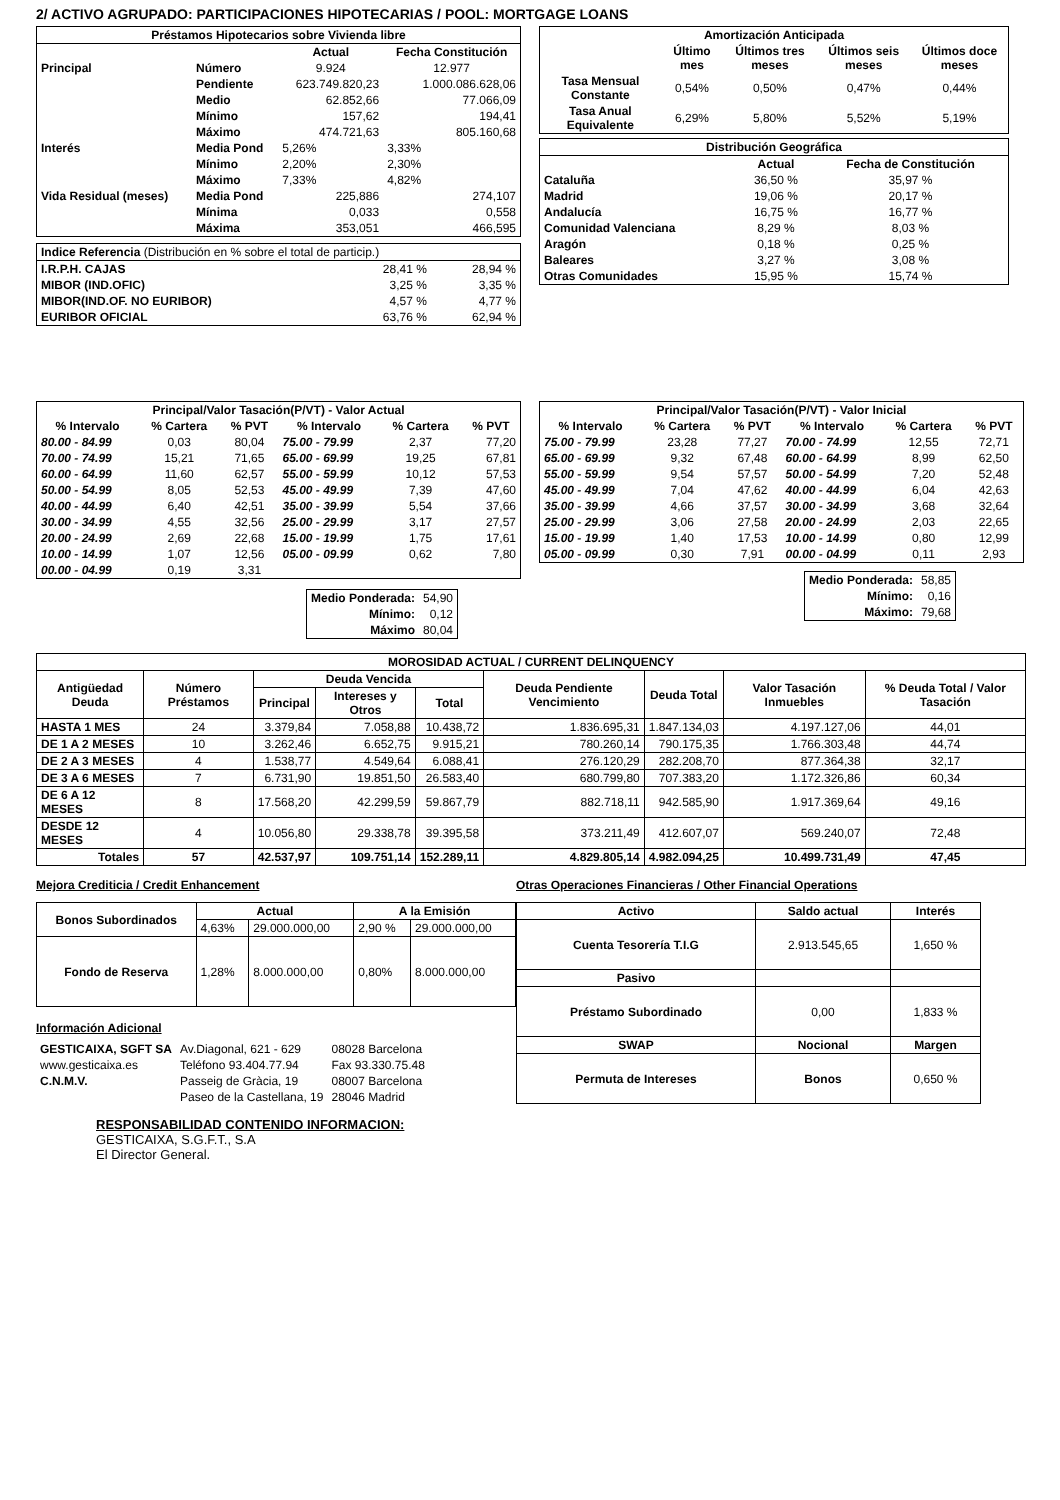2/ ACTIVO AGRUPADO: PARTICIPACIONES HIPOTECARIAS / POOL: MORTGAGE LOANS
| Préstamos Hipotecarios sobre Vivienda libre | | | |
| --- | --- | --- | --- |
| | | Actual | Fecha Constitución |
| Principal | Número | 9.924 | 12.977 |
| | Pendiente | 623.749.820,23 | 1.000.086.628,06 |
| | Medio | 62.852,66 | 77.066,09 |
| | Mínimo | 157,62 | 194,41 |
| | Máximo | 474.721,63 | 805.160,68 |
| Interés | Media Pond | 5,26% | 3,33% |
| | Mínimo | 2,20% | 2,30% |
| | Máximo | 7,33% | 4,82% |
| Vida Residual (meses) | Media Pond | 225,886 | 274,107 |
| | Mínima | 0,033 | 0,558 |
| | Máxima | 353,051 | 466,595 |
| Indice Referencia (Distribución en % sobre el total de particip.) | | |
| I.R.P.H. CAJAS | 28,41 % | 28,94 % |
| MIBOR (IND.OFIC) | 3,25 % | 3,35 % |
| MIBOR(IND.OF. NO EURIBOR) | 4,57 % | 4,77 % |
| EURIBOR OFICIAL | 63,76 % | 62,94 % |
| Amortización Anticipada | | | | |
| --- | --- | --- | --- | --- |
| | Último mes | Últimos tres meses | Últimos seis meses | Últimos doce meses |
| Tasa Mensual Constante | 0,54% | 0,50% | 0,47% | 0,44% |
| Tasa Anual Equivalente | 6,29% | 5,80% | 5,52% | 5,19% |
| Distribución Geográfica | | |
| --- | --- | --- |
| | Actual | Fecha de Constitución |
| Cataluña | 36,50 % | 35,97 % |
| Madrid | 19,06 % | 20,17 % |
| Andalucía | 16,75 % | 16,77 % |
| Comunidad Valenciana | 8,29 % | 8,03 % |
| Aragón | 0,18 % | 0,25 % |
| Baleares | 3,27 % | 3,08 % |
| Otras Comunidades | 15,95 % | 15,74 % |
| Principal/Valor Tasación(P/VT) - Valor Actual | | | | | |
| --- | --- | --- | --- | --- | --- |
| % Intervalo | % Cartera | % PVT | % Intervalo | % Cartera | % PVT |
| 80.00 - 84.99 | 0,03 | 80,04 | 75.00 - 79.99 | 2,37 | 77,20 |
| 70.00 - 74.99 | 15,21 | 71,65 | 65.00 - 69.99 | 19,25 | 67,81 |
| 60.00 - 64.99 | 11,60 | 62,57 | 55.00 - 59.99 | 10,12 | 57,53 |
| 50.00 - 54.99 | 8,05 | 52,53 | 45.00 - 49.99 | 7,39 | 47,60 |
| 40.00 - 44.99 | 6,40 | 42,51 | 35.00 - 39.99 | 5,54 | 37,66 |
| 30.00 - 34.99 | 4,55 | 32,56 | 25.00 - 29.99 | 3,17 | 27,57 |
| 20.00 - 24.99 | 2,69 | 22,68 | 15.00 - 19.99 | 1,75 | 17,61 |
| 10.00 - 14.99 | 1,07 | 12,56 | 05.00 - 09.99 | 0,62 | 7,80 |
| 00.00 - 04.99 | 0,19 | 3,31 | | | |
| Medio Ponderada: | 54,90 |
| Mínimo: | 0,12 |
| Máximo | 80,04 |
| Principal/Valor Tasación(P/VT) - Valor Inicial | | | | | |
| --- | --- | --- | --- | --- | --- |
| % Intervalo | % Cartera | % PVT | % Intervalo | % Cartera | % PVT |
| 75.00 - 79.99 | 23,28 | 77,27 | 70.00 - 74.99 | 12,55 | 72,71 |
| 65.00 - 69.99 | 9,32 | 67,48 | 60.00 - 64.99 | 8,99 | 62,50 |
| 55.00 - 59.99 | 9,54 | 57,57 | 50.00 - 54.99 | 7,20 | 52,48 |
| 45.00 - 49.99 | 7,04 | 47,62 | 40.00 - 44.99 | 6,04 | 42,63 |
| 35.00 - 39.99 | 4,66 | 37,57 | 30.00 - 34.99 | 3,68 | 32,64 |
| 25.00 - 29.99 | 3,06 | 27,58 | 20.00 - 24.99 | 2,03 | 22,65 |
| 15.00 - 19.99 | 1,40 | 17,53 | 10.00 - 14.99 | 0,80 | 12,99 |
| 05.00 - 09.99 | 0,30 | 7,91 | 00.00 - 04.99 | 0,11 | 2,93 |
| Medio Ponderada: | 58,85 |
| Mínimo: | 0,16 |
| Máximo: | 79,68 |
| MOROSIDAD ACTUAL / CURRENT DELINQUENCY | | | | | | | | |
| --- | --- | --- | --- | --- | --- | --- | --- | --- |
| Antigüedad Deuda | Número Préstamos | Deuda Vencida | | | Deuda Pendiente Vencimiento | Deuda Total | Valor Tasación Inmuebles | % Deuda Total / Valor Tasación |
| | | Principal | Intereses y Otros | Total | | | | |
| HASTA 1 MES | 24 | 3.379,84 | 7.058,88 | 10.438,72 | 1.836.695,31 | 1.847.134,03 | 4.197.127,06 | 44,01 |
| DE 1 A 2 MESES | 10 | 3.262,46 | 6.652,75 | 9.915,21 | 780.260,14 | 790.175,35 | 1.766.303,48 | 44,74 |
| DE 2 A 3 MESES | 4 | 1.538,77 | 4.549,64 | 6.088,41 | 276.120,29 | 282.208,70 | 877.364,38 | 32,17 |
| DE 3 A 6 MESES | 7 | 6.731,90 | 19.851,50 | 26.583,40 | 680.799,80 | 707.383,20 | 1.172.326,86 | 60,34 |
| DE 6 A 12 MESES | 8 | 17.568,20 | 42.299,59 | 59.867,79 | 882.718,11 | 942.585,90 | 1.917.369,64 | 49,16 |
| DESDE 12 MESES | 4 | 10.056,80 | 29.338,78 | 39.395,58 | 373.211,49 | 412.607,07 | 569.240,07 | 72,48 |
| Totales | 57 | 42.537,97 | 109.751,14 | 152.289,11 | 4.829.805,14 | 4.982.094,25 | 10.499.731,49 | 47,45 |
Mejora Crediticia / Credit Enhancement Otras Operaciones Financieras / Other Financial Operations
| Bonos Subordinados | Actual | | A la Emisión | |
| --- | --- | --- | --- | --- |
| | 4,63% | 29.000.000,00 | 2,90 % | 29.000.000,00 |
| Fondo de Reserva | 1,28% | 8.000.000,00 | 0,80% | 8.000.000,00 |
Información Adicional
| GESTICAIXA, SGFT SA | Av.Diagonal, 621 - 629 | 08028 Barcelona |
| www.gesticaixa.es | Teléfono 93.404.77.94 | Fax 93.330.75.48 |
| C.N.M.V. | Passeig de Gràcia, 19 | 08007 Barcelona |
| | Paseo de la Castellana, 19 | 28046 Madrid |
| Activo | Saldo actual | Interés |
| --- | --- | --- |
| Cuenta Tesorería T.I.G | 2.913.545,65 | 1,650 % |
| Pasivo | | |
| Préstamo Subordinado | 0,00 | 1,833 % |
| SWAP | Nocional | Margen |
| Permuta de Intereses | Bonos | 0,650 % |
RESPONSABILIDAD CONTENIDO INFORMACION:
GESTICAIXA, S.G.F.T., S.A
El Director General.